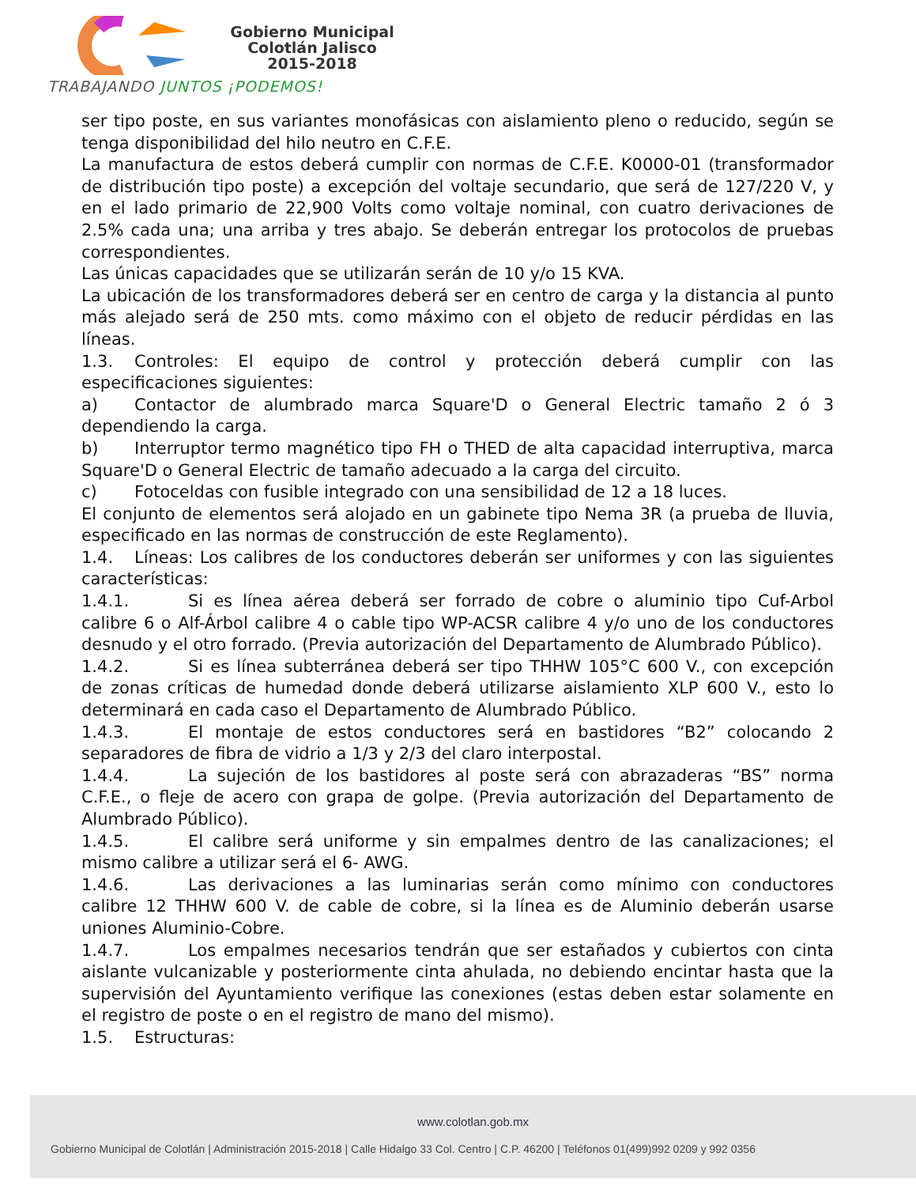Gobierno Municipal
Colotlán Jalisco
2015-2018
TRABAJANDO JUNTOS ¡PODEMOS!
ser tipo poste, en sus variantes monofásicas con aislamiento pleno o reducido, según se tenga disponibilidad del hilo neutro en C.F.E.
La manufactura de estos deberá cumplir con normas de C.F.E. K0000-01 (transformador de distribución tipo poste) a excepción del voltaje secundario, que será de 127/220 V, y en el lado primario de 22,900 Volts como voltaje nominal, con cuatro derivaciones de 2.5% cada una; una arriba y tres abajo. Se deberán entregar los protocolos de pruebas correspondientes.
Las únicas capacidades que se utilizarán serán de 10 y/o 15 KVA.
La ubicación de los transformadores deberá ser en centro de carga y la distancia al punto más alejado será de 250 mts. como máximo con el objeto de reducir pérdidas en las líneas.
1.3. Controles: El equipo de control y protección deberá cumplir con las especificaciones siguientes:
a) Contactor de alumbrado marca Square'D o General Electric tamaño 2 ó 3 dependiendo la carga.
b) Interruptor termo magnético tipo FH o THED de alta capacidad interruptiva, marca Square'D o General Electric de tamaño adecuado a la carga del circuito.
c) Fotoceldas con fusible integrado con una sensibilidad de 12 a 18 luces.
El conjunto de elementos será alojado en un gabinete tipo Nema 3R (a prueba de lluvia, especificado en las normas de construcción de este Reglamento).
1.4. Líneas: Los calibres de los conductores deberán ser uniformes y con las siguientes características:
1.4.1. Si es línea aérea deberá ser forrado de cobre o aluminio tipo Cuf-Arbol calibre 6 o Alf-Árbol calibre 4 o cable tipo WP-ACSR calibre 4 y/o uno de los conductores desnudo y el otro forrado. (Previa autorización del Departamento de Alumbrado Público).
1.4.2. Si es línea subterránea deberá ser tipo THHW 105°C 600 V., con excepción de zonas críticas de humedad donde deberá utilizarse aislamiento XLP 600 V., esto lo determinará en cada caso el Departamento de Alumbrado Público.
1.4.3. El montaje de estos conductores será en bastidores “B2” colocando 2 separadores de fibra de vidrio a 1/3 y 2/3 del claro interpostal.
1.4.4. La sujeción de los bastidores al poste será con abrazaderas “BS” norma C.F.E., o fleje de acero con grapa de golpe. (Previa autorización del Departamento de Alumbrado Público).
1.4.5. El calibre será uniforme y sin empalmes dentro de las canalizaciones; el mismo calibre a utilizar será el 6- AWG.
1.4.6. Las derivaciones a las luminarias serán como mínimo con conductores calibre 12 THHW 600 V. de cable de cobre, si la línea es de Aluminio deberán usarse uniones Aluminio-Cobre.
1.4.7. Los empalmes necesarios tendrán que ser estañados y cubiertos con cinta aislante vulcanizable y posteriormente cinta ahulada, no debiendo encintar hasta que la supervisión del Ayuntamiento verifique las conexiones (estas deben estar solamente en el registro de poste o en el registro de mano del mismo).
1.5. Estructuras:
www.colotlan.gob.mx
Gobierno Municipal de Colotlán | Administración 2015-2018 | Calle Hidalgo 33 Col. Centro | C.P. 46200 | Teléfonos 01(499)992 0209 y 992 0356